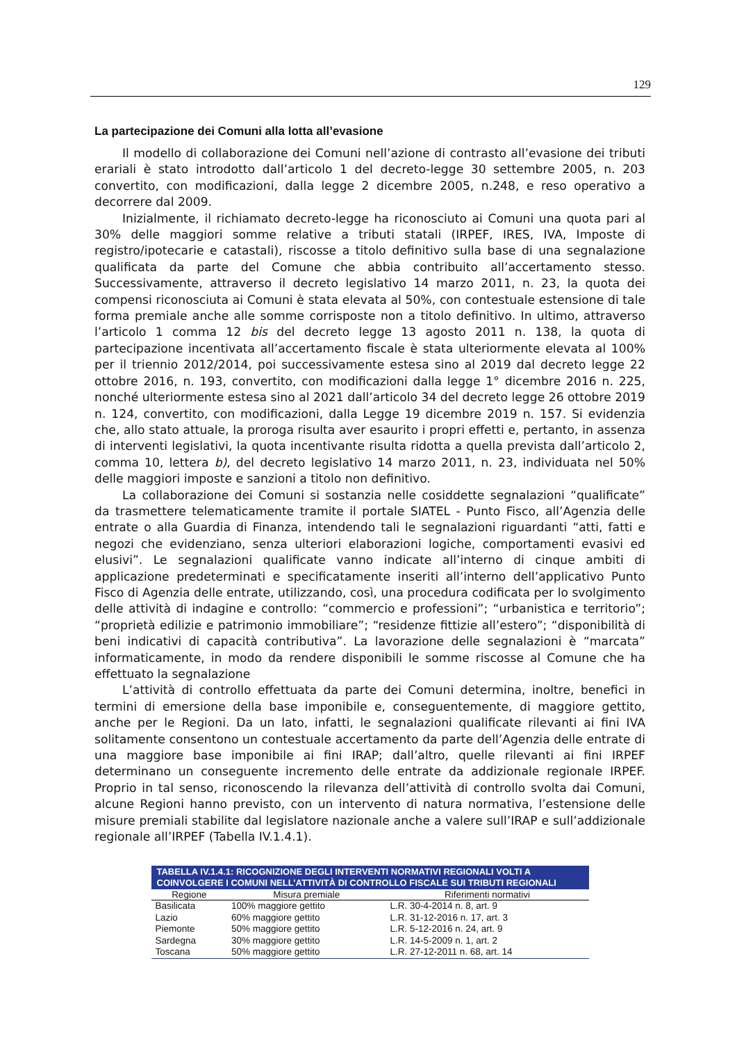129
La partecipazione dei Comuni alla lotta all’evasione
Il modello di collaborazione dei Comuni nell’azione di contrasto all’evasione dei tributi erariali è stato introdotto dall’articolo 1 del decreto-legge 30 settembre 2005, n. 203 convertito, con modificazioni, dalla legge 2 dicembre 2005, n.248, e reso operativo a decorrere dal 2009.
Inizialmente, il richiamato decreto-legge ha riconosciuto ai Comuni una quota pari al 30% delle maggiori somme relative a tributi statali (IRPEF, IRES, IVA, Imposte di registro/ipotecarie e catastali), riscosse a titolo definitivo sulla base di una segnalazione qualificata da parte del Comune che abbia contribuito all’accertamento stesso. Successivamente, attraverso il decreto legislativo 14 marzo 2011, n. 23, la quota dei compensi riconosciuta ai Comuni è stata elevata al 50%, con contestuale estensione di tale forma premiale anche alle somme corrisposte non a titolo definitivo. In ultimo, attraverso l’articolo 1 comma 12 bis del decreto legge 13 agosto 2011 n. 138, la quota di partecipazione incentivata all’accertamento fiscale è stata ulteriormente elevata al 100% per il triennio 2012/2014, poi successivamente estesa sino al 2019 dal decreto legge 22 ottobre 2016, n. 193, convertito, con modificazioni dalla legge 1° dicembre 2016 n. 225, nonché ulteriormente estesa sino al 2021 dall’articolo 34 del decreto legge 26 ottobre 2019 n. 124, convertito, con modificazioni, dalla Legge 19 dicembre 2019 n. 157. Si evidenzia che, allo stato attuale, la proroga risulta aver esaurito i propri effetti e, pertanto, in assenza di interventi legislativi, la quota incentivante risulta ridotta a quella prevista dall’articolo 2, comma 10, lettera b), del decreto legislativo 14 marzo 2011, n. 23, individuata nel 50% delle maggiori imposte e sanzioni a titolo non definitivo.
La collaborazione dei Comuni si sostanzia nelle cosiddette segnalazioni “qualificate” da trasmettere telematicamente tramite il portale SIATEL - Punto Fisco, all’Agenzia delle entrate o alla Guardia di Finanza, intendendo tali le segnalazioni riguardanti “atti, fatti e negozi che evidenziano, senza ulteriori elaborazioni logiche, comportamenti evasivi ed elusivi”. Le segnalazioni qualificate vanno indicate all’interno di cinque ambiti di applicazione predeterminati e specificatamente inseriti all’interno dell’applicativo Punto Fisco di Agenzia delle entrate, utilizzando, così, una procedura codificata per lo svolgimento delle attività di indagine e controllo: “commercio e professioni”; “urbanistica e territorio”; “proprietà edilizie e patrimonio immobiliare”; “residenze fittizie all’estero”; “disponibilità di beni indicativi di capacità contributiva”. La lavorazione delle segnalazioni è “marcata” informaticamente, in modo da rendere disponibili le somme riscosse al Comune che ha effettuato la segnalazione
L’attività di controllo effettuata da parte dei Comuni determina, inoltre, benefici in termini di emersione della base imponibile e, conseguentemente, di maggiore gettito, anche per le Regioni. Da un lato, infatti, le segnalazioni qualificate rilevanti ai fini IVA solitamente consentono un contestuale accertamento da parte dell’Agenzia delle entrate di una maggiore base imponibile ai fini IRAP; dall’altro, quelle rilevanti ai fini IRPEF determinano un conseguente incremento delle entrate da addizionale regionale IRPEF. Proprio in tal senso, riconoscendo la rilevanza dell’attività di controllo svolta dai Comuni, alcune Regioni hanno previsto, con un intervento di natura normativa, l’estensione delle misure premiali stabilite dal legislatore nazionale anche a valere sull’IRAP e sull’addizionale regionale all’IRPEF (Tabella IV.1.4.1).
TABELLA IV.1.4.1: RICOGNIZIONE DEGLI INTERVENTI NORMATIVI REGIONALI VOLTI A COINVOLGERE I COMUNI NELL’ATTIVITÀ DI CONTROLLO FISCALE SUI TRIBUTI REGIONALI
| Regione | Misura premiale | Riferimenti normativi |
| --- | --- | --- |
| Basilicata | 100% maggiore gettito | L.R. 30-4-2014 n. 8, art. 9 |
| Lazio | 60% maggiore gettito | L.R. 31-12-2016 n. 17, art. 3 |
| Piemonte | 50% maggiore gettito | L.R. 5-12-2016 n. 24, art. 9 |
| Sardegna | 30% maggiore gettito | L.R. 14-5-2009 n. 1, art. 2 |
| Toscana | 50% maggiore gettito | L.R. 27-12-2011 n. 68, art. 14 |